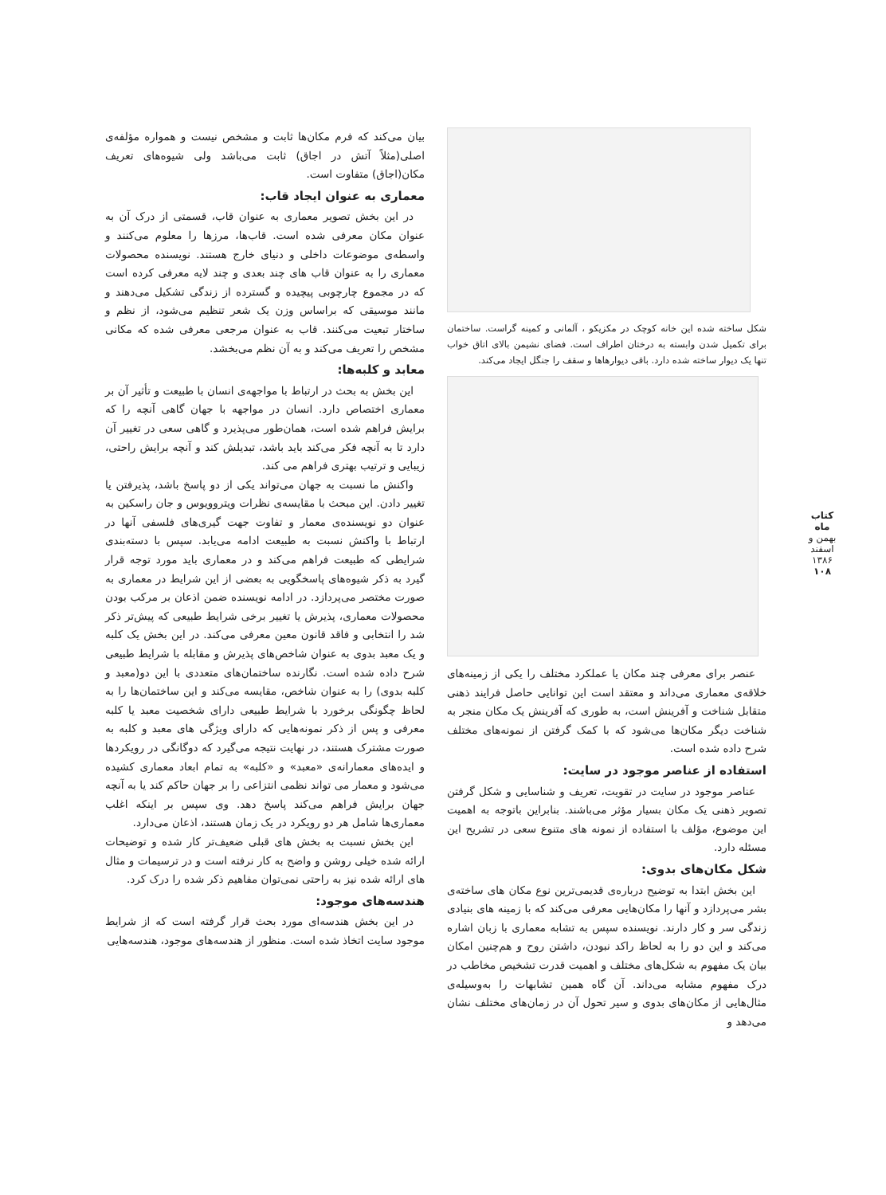شکل ساخته شده این خانه کوچک در مکزیکو ، آلمانی و کمینه گراست. ساختمان برای تکمیل شدن وابسته به درختان اطراف است. فضای نشیمن بالای اتاق خواب تنها یک دیوار ساخته شده دارد. باقی دیوارهاها و سقف را جنگل ایجاد می‌کند.
عنصر برای معرفی چند مکان یا عملکرد مختلف را یکی از زمینه‌های خلاقه‌ی معماری می‌داند و معتقد است این توانایی حاصل فرایند ذهنی متقابل شناخت و آفرینش است، به طوری که آفرینش یک مکان منجر به شناخت دیگر مکان‌ها می‌شود که با کمک گرفتن از نمونه‌های مختلف شرح داده شده است.
استفاده از عناصر موجود در سایت:
عناصر موجود در سایت در تقویت، تعریف و شناسایی و شکل گرفتن تصویر ذهنی یک مکان بسیار مؤثر می‌باشند. بنابراین باتوجه به اهمیت این موضوع، مؤلف با استفاده از نمونه های متنوع سعی در تشریح این مسئله دارد.
شکل مکان‌های بدوی:
این بخش ابتدا به توضیح درباره‌ی قدیمی‌ترین نوع مکان های ساخته‌ی بشر می‌پردازد و آنها را مکان‌هایی معرفی می‌کند که با زمینه های بنیادی زندگی سر و کار دارند. نویسنده سپس به تشابه معماری با زبان اشاره می‌کند و این دو را به لحاظ راکد نبودن، داشتن روح و هم‌چنین امکان بیان یک مفهوم به شکل‌های مختلف و اهمیت قدرت تشخیص مخاطب در درک مفهوم مشابه می‌داند. آن گاه همین تشابهات را به‌وسیله‌ی مثال‌هایی از مکان‌های بدوی و سیر تحول آن در زمان‌های مختلف نشان می‌دهد و
بیان می‌کند که فرم مکان‌ها ثابت و مشخص نیست و همواره مؤلفه‌ی اصلی(مثلاً آتش در اجاق) ثابت می‌باشد ولی شیوه‌های تعریف مکان(اجاق) متفاوت است.
معماری به عنوان ایجاد قاب:
در این بخش تصویر معماری به عنوان قاب، قسمتی از درک آن به عنوان مکان معرفی شده است. قاب‌ها، مرزها را معلوم می‌کنند و واسطه‌ی موضوعات داخلی و دنیای خارج هستند. نویسنده محصولات معماری را به عنوان قاب های چند بعدی و چند لایه معرفی کرده است که در مجموع چارچوبی پیچیده و گسترده از زندگی تشکیل می‌دهند و مانند موسیقی که براساس وزن یک شعر تنظیم می‌شود، از نظم و ساختار تبعیت می‌کنند. قاب به عنوان مرجعی معرفی شده که مکانی مشخص را تعریف می‌کند و به آن نظم می‌بخشد.
معابد و کلبه‌ها:
این بخش به بحث در ارتباط با مواجهه‌ی انسان با طبیعت و تأثیر آن بر معماری اختصاص دارد. انسان در مواجهه با جهان گاهی آنچه را که برایش فراهم شده است، همان‌طور می‌پذیرد و گاهی سعی در تغییر آن دارد تا به آنچه فکر می‌کند باید باشد، تبدیلش کند و آنچه برایش راحتی، زیبایی و ترتیب بهتری فراهم می کند.
واکنش ما نسبت به جهان می‌تواند یکی از دو پاسخ باشد، پذیرفتن یا تغییر دادن. این مبحث با مقایسه‌ی نظرات ویتروویوس و جان راسکین به عنوان دو نویسنده‌ی معمار و تفاوت جهت گیری‌های فلسفی آنها در ارتباط با واکنش نسبت به طبیعت ادامه می‌یابد. سپس با دسته‌بندی شرایطی که طبیعت فراهم می‌کند و در معماری باید مورد توجه قرار گیرد به ذکر شیوه‌های پاسخگویی به بعضی از این شرایط در معماری به صورت مختصر می‌پردازد. در ادامه نویسنده ضمن اذعان بر مرکب بودن محصولات معماری، پذیرش یا تغییر برخی شرایط طبیعی که پیش‌تر ذکر شد را انتخابی و فاقد قانون معین معرفی می‌کند. در این بخش یک کلبه و یک معبد بدوی به عنوان شاخص‌های پذیرش و مقابله با شرایط طبیعی شرح داده شده است. نگارنده ساختمان‌های متعددی با این دو(معبد و کلبه بدوی) را به عنوان شاخص، مقایسه می‌کند و این ساختمان‌ها را به لحاظ چگونگی برخورد با شرایط طبیعی دارای شخصیت معبد یا کلبه معرفی و پس از ذکر نمونه‌هایی که دارای ویژگی های معبد و کلبه به صورت مشترک هستند، در نهایت نتیجه می‌گیرد که دوگانگی در رویکردها و ایده‌های معمارانه‌ی «معبد» و «کلبه» به تمام ابعاد معماری کشیده می‌شود و معمار می تواند نظمی انتزاعی را بر جهان حاکم کند یا به آنچه جهان برایش فراهم می‌کند پاسخ دهد. وی سپس بر اینکه اغلب معماری‌ها شامل هر دو رویکرد در یک زمان هستند، اذعان می‌دارد.
این بخش نسبت به بخش های قبلی ضعیف‌تر کار شده و توضیحات ارائه شده خیلی روشن و واضح به کار نرفته است و در ترسیمات و مثال های ارائه شده نیز به راحتی نمی‌توان مفاهیم ذکر شده را درک کرد.
هندسه‌های موجود:
در این بخش هندسه‌ای مورد بحث قرار گرفته است که از شرایط موجود سایت اتخاذ شده است. منظور از هندسه‌های موجود، هندسه‌هایی
کتاب ماه
بهمن و اسفند ۱۳۸۶
۱۰۸